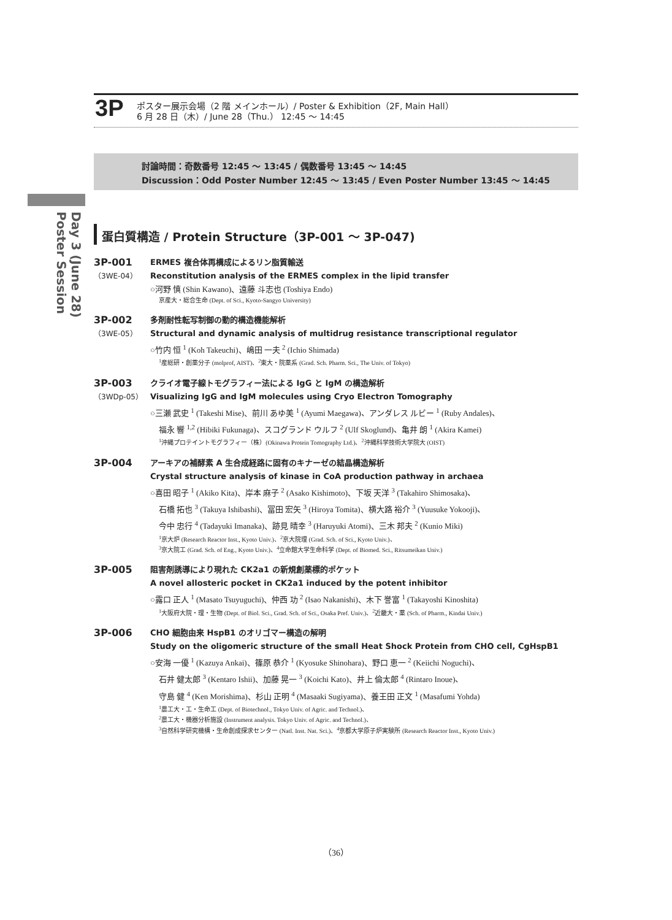3P
ポスター展示会場（2 階 メインホール）/ Poster & Exhibition（2F, Main Hall）
6 月 28 日（木）/ June 28（Thu.） 12:45 ～ 14:45
討論時間：奇数番号 12:45 ～ 13:45 / 偶数番号 13:45 ～ 14:45
Discussion：Odd Poster Number 12:45 ～ 13:45 / Even Poster Number 13:45 ～ 14:45
Day 3 (June 28)
Poster Session
蛋白質構造 / Protein Structure（3P-001 ～ 3P-047)
3P-001
（3WE-04）
ERMES 複合体再構成によるリン脂質輸送
Reconstitution analysis of the ERMES complex in the lipid transfer
○河野 慎 (Shin Kawano)、遠藤 斗志也 (Toshiya Endo)
京産大・総合生命 (Dept. of Sci., Kyoto-Sangyo University)
3P-002
（3WE-05）
多剤耐性転写制御の動的構造機能解析
Structural and dynamic analysis of multidrug resistance transcriptional regulator
○竹内 恒 <sup>1</sup> (Koh Takeuchi)、嶋田 一夫 <sup>2</sup> (Ichio Shimada)
<sup>1</sup> 産総研・創薬分子 (molprof, AIST)、<sup>2</sup>東大・院薬系 (Grad. Sch. Pharm. Sci., The Univ. of Tokyo)
3P-003
（3WDp-05）
クライオ電子線トモグラフィー法による IgG と IgM の構造解析
Visualizing IgG and IgM molecules using Cryo Electron Tomography
○三瀬 武史 <sup>1</sup> (Takeshi Mise)、前川 あゆ美 <sup>1</sup> (Ayumi Maegawa)、アンダレス ルビー <sup>1</sup> (Ruby Andales)、
福永 響 <sup>1,2</sup> (Hibiki Fukunaga)、スコグランド ウルフ <sup>2</sup> (Ulf Skoglund)、亀井 朗 <sup>1</sup> (Akira Kamei)
<sup>1</sup> 沖縄プロテイントモグラフィー（株）(Okinawa Protein Tomography Ltd.)、<sup>2</sup>沖縄科学技術大学院大 (OIST)
3P-004
アーキアの補酵素 A 生合成経路に固有のキナーゼの結晶構造解析
Crystal structure analysis of kinase in CoA production pathway in archaea
○喜田 昭子 <sup>1</sup> (Akiko Kita)、岸本 麻子 <sup>2</sup> (Asako Kishimoto)、下坂 天洋 <sup>3</sup> (Takahiro Shimosaka)、
石橋 拓也 <sup>3</sup> (Takuya Ishibashi)、冨田 宏矢 <sup>3</sup> (Hiroya Tomita)、横大路 裕介 <sup>3</sup> (Yuusuke Yokooji)、
今中 忠行 <sup>4</sup> (Tadayuki Imanaka)、跡見 晴幸 <sup>3</sup> (Haruyuki Atomi)、三木 邦夫 <sup>2</sup> (Kunio Miki)
<sup>1</sup> 京大炉 (Research Reactor Inst., Kyoto Univ.)、<sup>2</sup>京大院理 (Grad. Sch. of Sci., Kyoto Univ.)、
<sup>3</sup> 京大院工 (Grad. Sch. of Eng., Kyoto Univ.)、<sup>4</sup>立命館大学生命科学 (Dept. of Biomed. Sci., Ritsumeikan Univ.)
3P-005
阻害剤誘導により現れた CK2a1 の新規創薬標的ポケット
A novel allosteric pocket in CK2a1 induced by the potent inhibitor
○露口 正人 <sup>1</sup> (Masato Tsuyuguchi)、仲西 功 <sup>2</sup> (Isao Nakanishi)、木下 誉富 <sup>1</sup> (Takayoshi Kinoshita)
<sup>1</sup> 大阪府大院・理・生物 (Dept. of Biol. Sci., Grad. Sch. of Sci., Osaka Pref. Univ.)、<sup>2</sup>近畿大・薬 (Sch. of Pharm., Kindai Univ.)
3P-006
CHO 細胞由来 HspB1 のオリゴマー構造の解明
Study on the oligomeric structure of the small Heat Shock Protein from CHO cell, CgHspB1
○安海 一優 <sup>1</sup> (Kazuya Ankai)、篠原 恭介 <sup>1</sup> (Kyosuke Shinohara)、野口 恵一 <sup>2</sup> (Keiichi Noguchi)、
石井 健太郎 <sup>3</sup> (Kentaro Ishii)、加藤 晃一 <sup>3</sup> (Koichi Kato)、井上 倫太郎 <sup>4</sup> (Rintaro Inoue)、
守島 健 <sup>4</sup> (Ken Morishima)、杉山 正明 <sup>4</sup> (Masaaki Sugiyama)、養王田 正文 <sup>1</sup> (Masafumi Yohda)
<sup>1</sup> 農工大・工・生命工 (Dept. of Biotechnol., Tokyo Univ. of Agric. and Technol.)、
<sup>2</sup> 農工大・機器分析施設 (Instrument analysis. Tokyo Univ. of Agric. and Technol.)、
<sup>3</sup> 自然科学研究機構・生命創成探求センター (Natl. Inst. Nat. Sci.)、<sup>4</sup>京都大学原子炉実験所 (Research Reactor Inst., Kyoto Univ.)
（36）